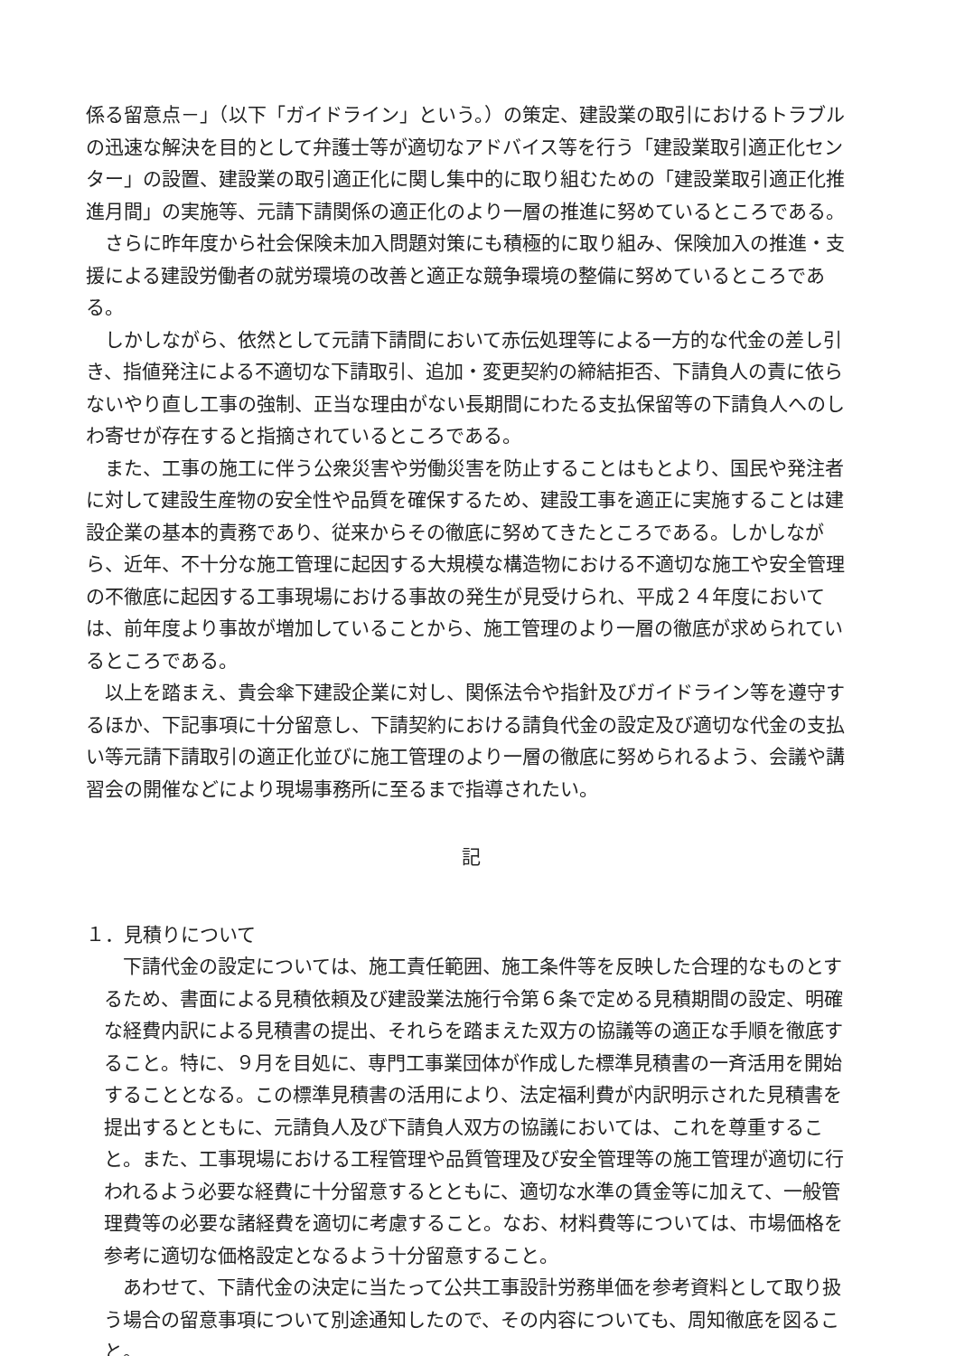係る留意点－」（以下「ガイドライン」という。）の策定、建設業の取引におけるトラブルの迅速な解決を目的として弁護士等が適切なアドバイス等を行う「建設業取引適正化センター」の設置、建設業の取引適正化に関し集中的に取り組むための「建設業取引適正化推進月間」の実施等、元請下請関係の適正化のより一層の推進に努めているところである。
さらに昨年度から社会保険未加入問題対策にも積極的に取り組み、保険加入の推進・支援による建設労働者の就労環境の改善と適正な競争環境の整備に努めているところである。
しかしながら、依然として元請下請間において赤伝処理等による一方的な代金の差し引き、指値発注による不適切な下請取引、追加・変更契約の締結拒否、下請負人の責に依らないやり直し工事の強制、正当な理由がない長期間にわたる支払保留等の下請負人へのしわ寄せが存在すると指摘されているところである。
また、工事の施工に伴う公衆災害や労働災害を防止することはもとより、国民や発注者に対して建設生産物の安全性や品質を確保するため、建設工事を適正に実施することは建設企業の基本的責務であり、従来からその徹底に努めてきたところである。しかしながら、近年、不十分な施工管理に起因する大規模な構造物における不適切な施工や安全管理の不徹底に起因する工事現場における事故の発生が見受けられ、平成２４年度においては、前年度より事故が増加していることから、施工管理のより一層の徹底が求められているところである。
以上を踏まえ、貴会傘下建設企業に対し、関係法令や指針及びガイドライン等を遵守するほか、下記事項に十分留意し、下請契約における請負代金の設定及び適切な代金の支払い等元請下請取引の適正化並びに施工管理のより一層の徹底に努められるよう、会議や講習会の開催などにより現場事務所に至るまで指導されたい。
記
１．見積りについて
下請代金の設定については、施工責任範囲、施工条件等を反映した合理的なものとするため、書面による見積依頼及び建設業法施行令第６条で定める見積期間の設定、明確な経費内訳による見積書の提出、それらを踏まえた双方の協議等の適正な手順を徹底すること。特に、９月を目処に、専門工事業団体が作成した標準見積書の一斉活用を開始することとなる。この標準見積書の活用により、法定福利費が内訳明示された見積書を提出するとともに、元請負人及び下請負人双方の協議においては、これを尊重すること。また、工事現場における工程管理や品質管理及び安全管理等の施工管理が適切に行われるよう必要な経費に十分留意するとともに、適切な水準の賃金等に加えて、一般管理費等の必要な諸経費を適切に考慮すること。なお、材料費等については、市場価格を参考に適切な価格設定となるよう十分留意すること。
あわせて、下請代金の決定に当たって公共工事設計労務単価を参考資料として取り扱う場合の留意事項について別途通知したので、その内容についても、周知徹底を図ること。